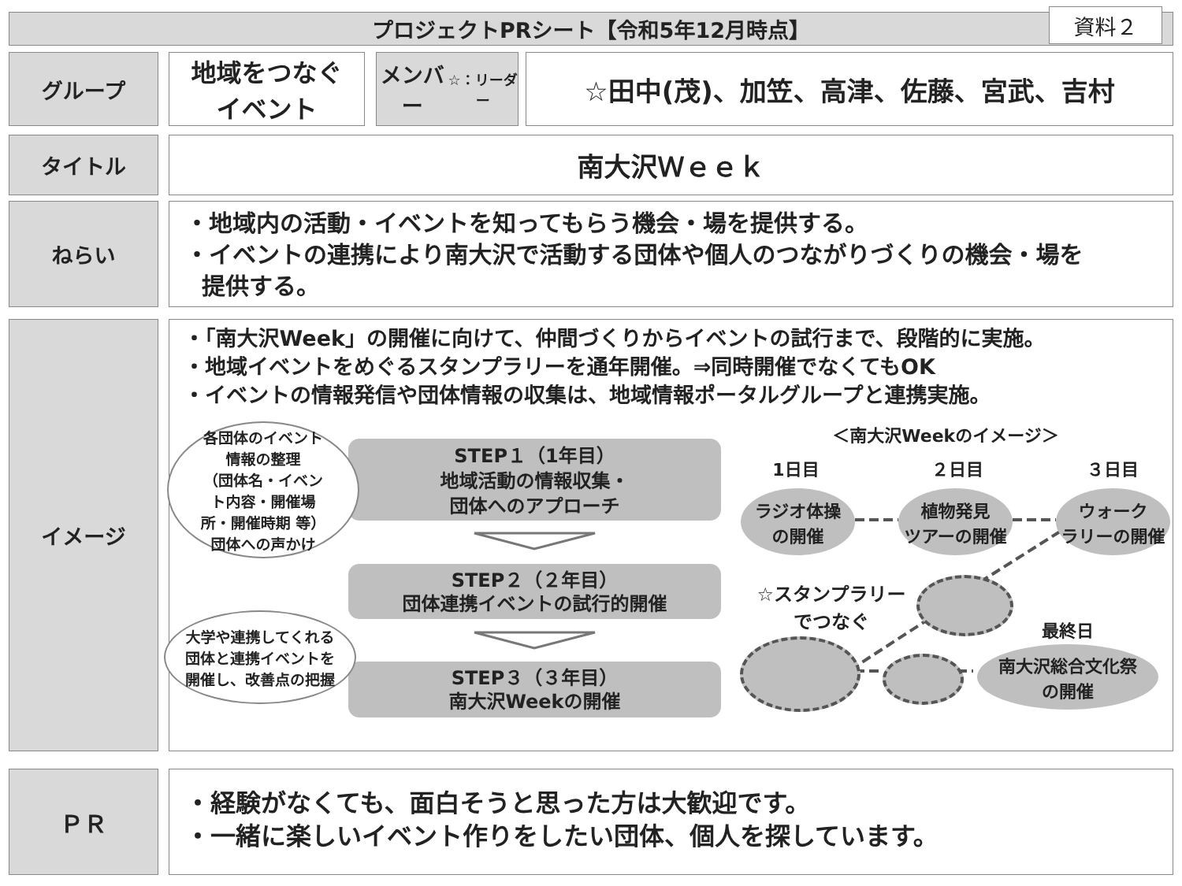プロジェクトPRシート【令和5年12月時点】 資料２
グループ
地域をつなぐ
イベント
メンバー
☆：リーダー
☆田中(茂)、加笠、高津、佐藤、宮武、吉村
タイトル 南大沢Ｗｅｅｋ
ねらい
・地域内の活動・イベントを知ってもらう機会・場を提供する。
・イベントの連携により南大沢で活動する団体や個人のつながりづくりの機会・場を
提供する。
イメージ
・「南大沢Week」の開催に向けて、仲間づくりからイベントの試行まで、段階的に実施。
・地域イベントをめぐるスタンプラリーを通年開催。⇒同時開催でなくてもOK
・イベントの情報発信や団体情報の収集は、地域情報ポータルグループと連携実施。
STEP１（1年目）
地域活動の情報収集・
団体へのアプローチ
STEP２（２年目）
団体連携イベントの試行的開催
STEP３（３年目）
南大沢Weekの開催
各団体のイベント
情報の整理
（団体名・イベン
ト内容・開催場
所・開催時期 等）
団体への声かけ
大学や連携してくれる
団体と連携イベントを
開催し、改善点の把握
＜南大沢Weekのイメージ＞
1日目 ２日目 ３日目
ラジオ体操
の開催
植物発見
ツアーの開催
ウォーク
ラリーの開催
☆スタンプラリー
でつなぐ
最終日
南大沢総合文化祭
の開催
ＰＲ
・経験がなくても、面白そうと思った方は大歓迎です。
・一緒に楽しいイベント作りをしたい団体、個人を探しています。